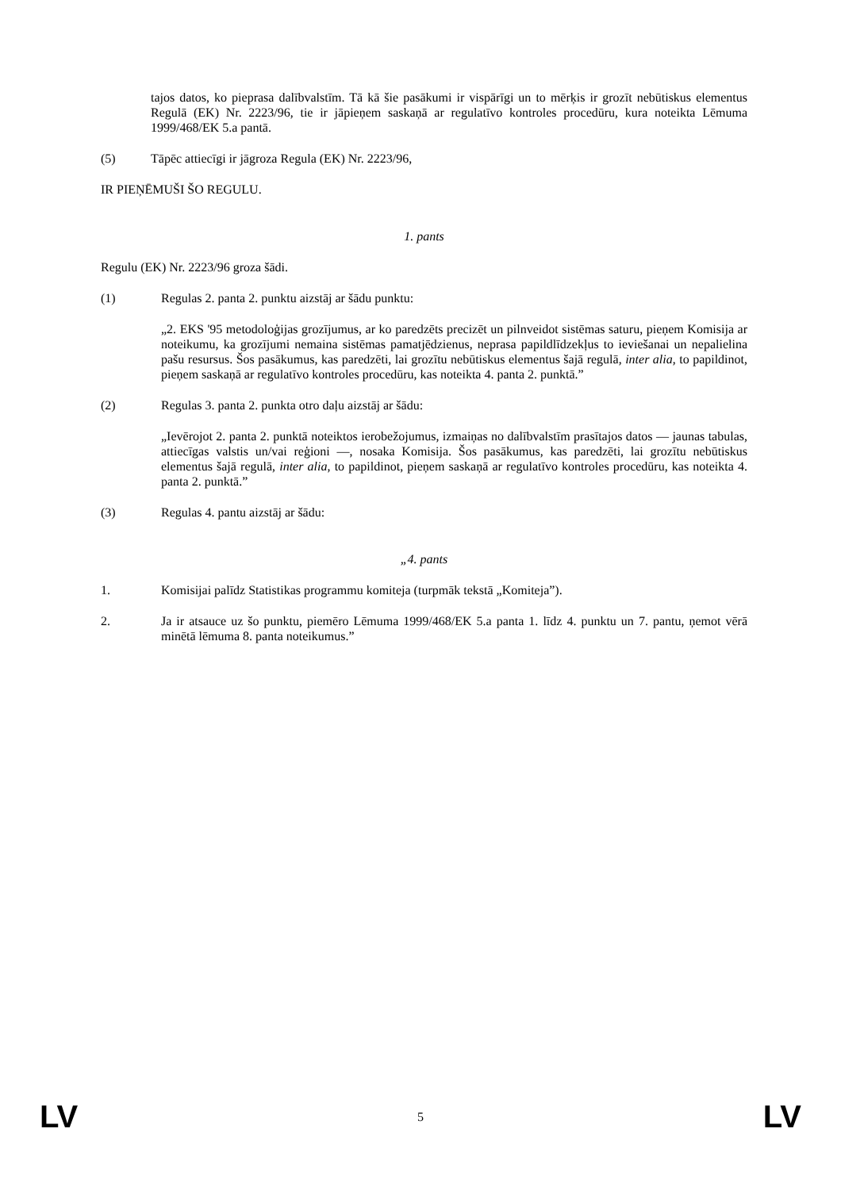tajos datos, ko pieprasa dalībvalstīm. Tā kā šie pasākumi ir vispārīgi un to mērķis ir grozīt nebūtiskus elementus Regulā (EK) Nr. 2223/96, tie ir jāpieņem saskaņā ar regulatīvo kontroles procedūru, kura noteikta Lēmuma 1999/468/EK 5.a pantā.
(5) Tāpēc attiecīgi ir jāgroza Regula (EK) Nr. 2223/96,
IR PIEŅĒMUŠI ŠO REGULU.
1. pants
Regulu (EK) Nr. 2223/96 groza šādi.
(1) Regulas 2. panta 2. punktu aizstāj ar šādu punktu:
„2. EKS '95 metodoloģijas grozījumus, ar ko paredzēts precizēt un pilnveidot sistēmas saturu, pieņem Komisija ar noteikumu, ka grozījumi nemaina sistēmas pamatjēdzienus, neprasa papildlīdzekļus to ieviešanai un nepalielina pašu resursus. Šos pasākumus, kas paredzēti, lai grozītu nebūtiskus elementus šajā regulā, inter alia, to papildinot, pieņem saskaņā ar regulatīvo kontroles procedūru, kas noteikta 4. panta 2. punktā.”
(2) Regulas 3. panta 2. punkta otro daļu aizstāj ar šādu:
„Ievērojot 2. panta 2. punktā noteiktos ierobežojumus, izmaiņas no dalībvalstīm prasītajos datos — jaunas tabulas, attiecīgas valstis un/vai reģioni —, nosaka Komisija. Šos pasākumus, kas paredzēti, lai grozītu nebūtiskus elementus šajā regulā, inter alia, to papildinot, pieņem saskaņā ar regulatīvo kontroles procedūru, kas noteikta 4. panta 2. punktā.”
(3) Regulas 4. pantu aizstāj ar šādu:
„4. pants
1. Komisijai palīdz Statistikas programmu komiteja (turpmāk tekstā „Komiteja”).
2. Ja ir atsauce uz šo punktu, piemēro Lēmuma 1999/468/EK 5.a panta 1. līdz 4. punktu un 7. pantu, ņemot vērā minētā lēmuma 8. panta noteikumus.”
LV 5 LV